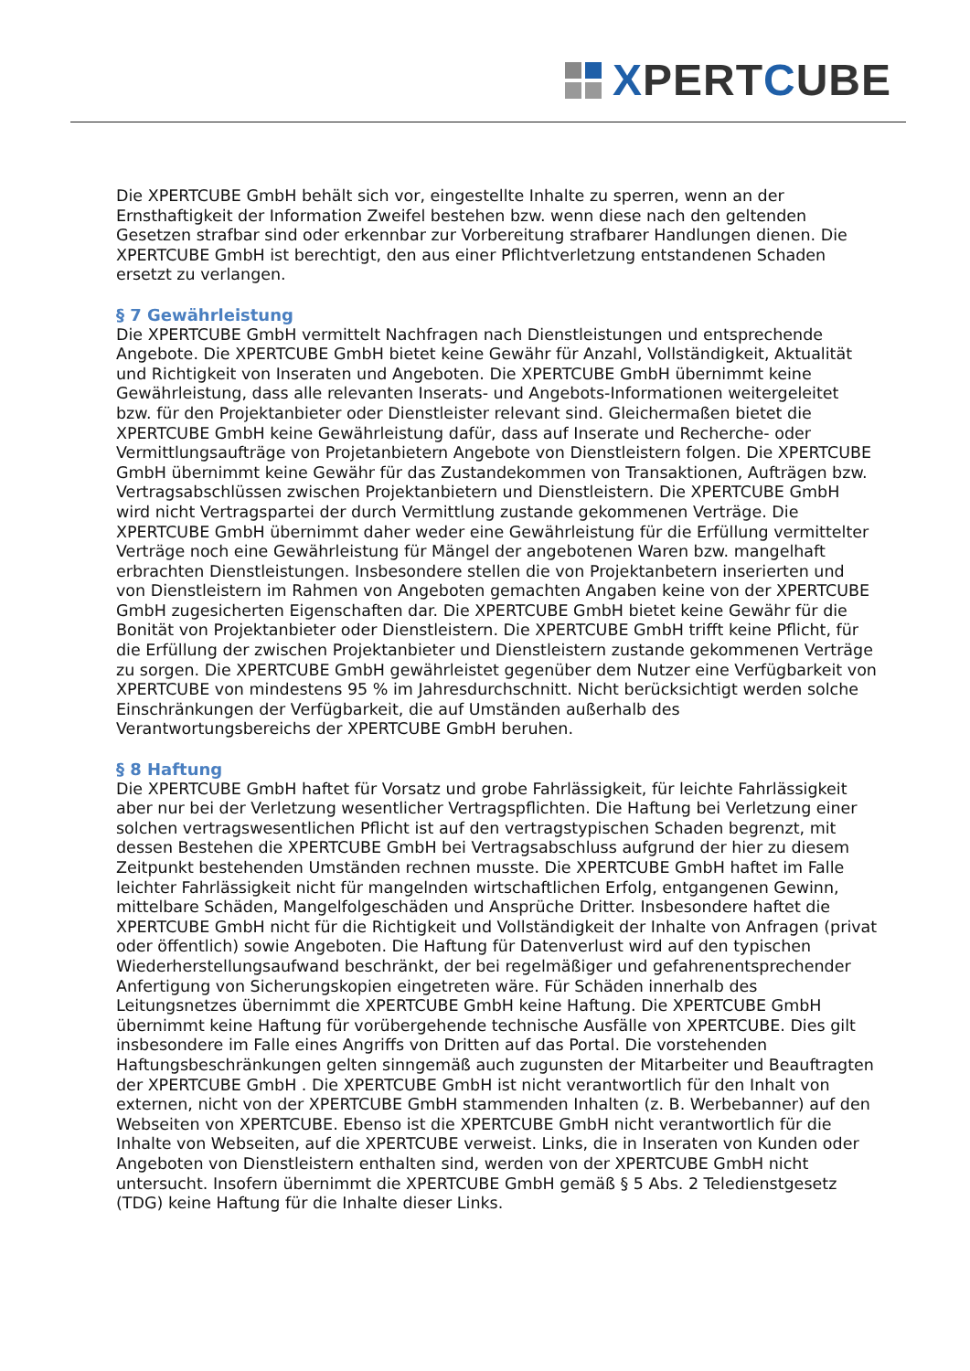XPERTCUBE
Die XPERTCUBE GmbH behält sich vor, eingestellte Inhalte zu sperren, wenn an der Ernsthaftigkeit der Information Zweifel bestehen bzw. wenn diese nach den geltenden Gesetzen strafbar sind oder erkennbar zur Vorbereitung strafbarer Handlungen dienen. Die XPERTCUBE GmbH ist berechtigt, den aus einer Pflichtverletzung entstandenen Schaden ersetzt zu verlangen.
§ 7 Gewährleistung
Die XPERTCUBE GmbH vermittelt Nachfragen nach Dienstleistungen und entsprechende Angebote. Die XPERTCUBE GmbH bietet keine Gewähr für Anzahl, Vollständigkeit, Aktualität und Richtigkeit von Inseraten und Angeboten. Die XPERTCUBE GmbH übernimmt keine Gewährleistung, dass alle relevanten Inserats- und Angebots-Informationen weitergeleitet bzw. für den Projektanbieter oder Dienstleister relevant sind. Gleichermaßen bietet die XPERTCUBE GmbH keine Gewährleistung dafür, dass auf Inserate und Recherche- oder Vermittlungsaufträge von Projetanbietern Angebote von Dienstleistern folgen. Die XPERTCUBE GmbH übernimmt keine Gewähr für das Zustandekommen von Transaktionen, Aufträgen bzw. Vertragsabschlüssen zwischen Projektanbietern und Dienstleistern. Die XPERTCUBE GmbH wird nicht Vertragspartei der durch Vermittlung zustande gekommenen Verträge. Die XPERTCUBE GmbH übernimmt daher weder eine Gewährleistung für die Erfüllung vermittelter Verträge noch eine Gewährleistung für Mängel der angebotenen Waren bzw. mangelhaft erbrachten Dienstleistungen. Insbesondere stellen die von Projektanbetern inserierten und von Dienstleistern im Rahmen von Angeboten gemachten Angaben keine von der XPERTCUBE GmbH zugesicherten Eigenschaften dar. Die XPERTCUBE GmbH bietet keine Gewähr für die Bonität von Projektanbieter oder Dienstleistern. Die XPERTCUBE GmbH trifft keine Pflicht, für die Erfüllung der zwischen Projektanbieter und Dienstleistern zustande gekommenen Verträge zu sorgen. Die XPERTCUBE GmbH gewährleistet gegenüber dem Nutzer eine Verfügbarkeit von XPERTCUBE von mindestens 95 % im Jahresdurchschnitt. Nicht berücksichtigt werden solche Einschränkungen der Verfügbarkeit, die auf Umständen außerhalb des Verantwortungsbereichs der XPERTCUBE GmbH beruhen.
§ 8 Haftung
Die XPERTCUBE GmbH haftet für Vorsatz und grobe Fahrlässigkeit, für leichte Fahrlässigkeit aber nur bei der Verletzung wesentlicher Vertragspflichten. Die Haftung bei Verletzung einer solchen vertragswesentlichen Pflicht ist auf den vertragstypischen Schaden begrenzt, mit dessen Bestehen die XPERTCUBE GmbH bei Vertragsabschluss aufgrund der hier zu diesem Zeitpunkt bestehenden Umständen rechnen musste. Die XPERTCUBE GmbH haftet im Falle leichter Fahrlässigkeit nicht für mangelnden wirtschaftlichen Erfolg, entgangenen Gewinn, mittelbare Schäden, Mangelfolgeschäden und Ansprüche Dritter. Insbesondere haftet die XPERTCUBE GmbH nicht für die Richtigkeit und Vollständigkeit der Inhalte von Anfragen (privat oder öffentlich) sowie Angeboten. Die Haftung für Datenverlust wird auf den typischen Wiederherstellungsaufwand beschränkt, der bei regelmäßiger und gefahrenentsprechender Anfertigung von Sicherungskopien eingetreten wäre. Für Schäden innerhalb des Leitungsnetzes übernimmt die XPERTCUBE GmbH keine Haftung. Die XPERTCUBE GmbH übernimmt keine Haftung für vorübergehende technische Ausfälle von XPERTCUBE. Dies gilt insbesondere im Falle eines Angriffs von Dritten auf das Portal. Die vorstehenden Haftungsbeschränkungen gelten sinngemäß auch zugunsten der Mitarbeiter und Beauftragten der XPERTCUBE GmbH . Die XPERTCUBE GmbH ist nicht verantwortlich für den Inhalt von externen, nicht von der XPERTCUBE GmbH stammenden Inhalten (z. B. Werbebanner) auf den Webseiten von XPERTCUBE. Ebenso ist die XPERTCUBE GmbH nicht verantwortlich für die Inhalte von Webseiten, auf die XPERTCUBE verweist. Links, die in Inseraten von Kunden oder Angeboten von Dienstleistern enthalten sind, werden von der XPERTCUBE GmbH nicht untersucht. Insofern übernimmt die XPERTCUBE GmbH gemäß § 5 Abs. 2 Teledienstgesetz (TDG) keine Haftung für die Inhalte dieser Links.